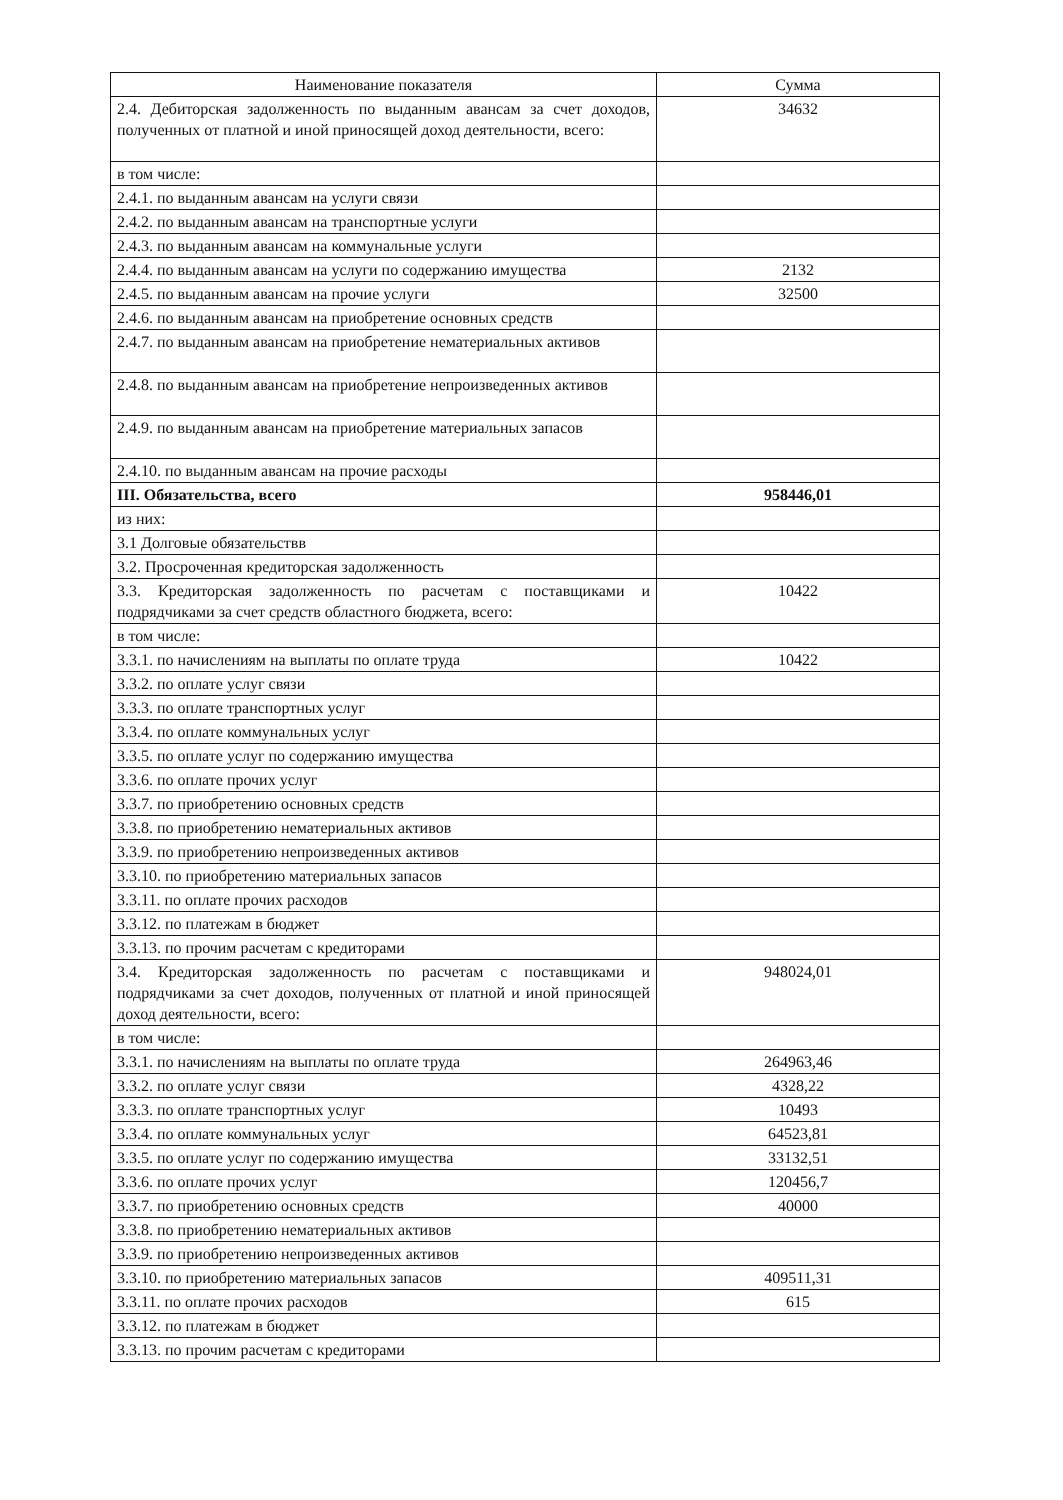| Наименование показателя | Сумма |
| --- | --- |
| 2.4. Дебиторская задолженность по выданным авансам за счет доходов, полученных от платной и иной приносящей доход деятельности, всего: | 34632 |
| в том числе: | |
| 2.4.1. по выданным авансам на услуги связи | |
| 2.4.2. по выданным авансам на транспортные услуги | |
| 2.4.3. по выданным авансам на коммунальные услуги | |
| 2.4.4. по выданным авансам на услуги по содержанию имущества | 2132 |
| 2.4.5. по выданным авансам на прочие услуги | 32500 |
| 2.4.6. по выданным авансам на приобретение основных средств | |
| 2.4.7. по выданным авансам на приобретение нематериальных активов | |
| 2.4.8. по выданным авансам на приобретение непроизведенных активов | |
| 2.4.9. по выданным авансам на приобретение материальных запасов | |
| 2.4.10. по выданным авансам на прочие расходы | |
| III. Обязательства, всего | 958446,01 |
| из них: | |
| 3.1 Долговые обязательствв | |
| 3.2. Просроченная кредиторская задолженность | |
| 3.3. Кредиторская задолженность по расчетам с поставщиками и подрядчиками за счет средств областного бюджета, всего: | 10422 |
| в том числе: | |
| 3.3.1. по начислениям на выплаты по оплате труда | 10422 |
| 3.3.2. по оплате услуг связи | |
| 3.3.3. по оплате транспортных услуг | |
| 3.3.4. по оплате коммунальных услуг | |
| 3.3.5. по оплате услуг по содержанию имущества | |
| 3.3.6. по оплате прочих услуг | |
| 3.3.7. по приобретению основных средств | |
| 3.3.8. по приобретению нематериальных активов | |
| 3.3.9. по приобретению непроизведенных активов | |
| 3.3.10. по приобретению материальных запасов | |
| 3.3.11. по оплате прочих расходов | |
| 3.3.12. по платежам в бюджет | |
| 3.3.13. по прочим расчетам с кредиторами | |
| 3.4. Кредиторская задолженность по расчетам с поставщиками и подрядчиками за счет доходов, полученных от платной и иной приносящей доход деятельности, всего: | 948024,01 |
| в том числе: | |
| 3.3.1. по начислениям на выплаты по оплате труда | 264963,46 |
| 3.3.2. по оплате услуг связи | 4328,22 |
| 3.3.3. по оплате транспортных услуг | 10493 |
| 3.3.4. по оплате коммунальных услуг | 64523,81 |
| 3.3.5. по оплате услуг по содержанию имущества | 33132,51 |
| 3.3.6. по оплате прочих услуг | 120456,7 |
| 3.3.7. по приобретению основных средств | 40000 |
| 3.3.8. по приобретению нематериальных активов | |
| 3.3.9. по приобретению непроизведенных активов | |
| 3.3.10. по приобретению материальных запасов | 409511,31 |
| 3.3.11. по оплате прочих расходов | 615 |
| 3.3.12. по платежам в бюджет | |
| 3.3.13. по прочим расчетам с кредиторами | |